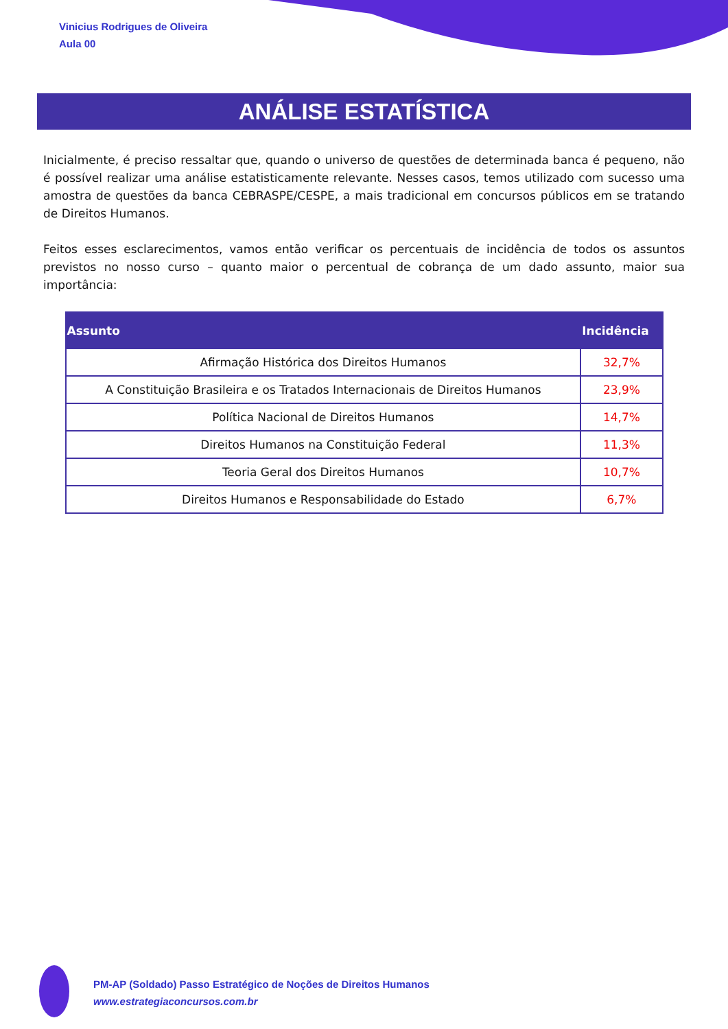Vinicius Rodrigues de Oliveira
Aula 00
ANÁLISE ESTATÍSTICA
Inicialmente, é preciso ressaltar que, quando o universo de questões de determinada banca é pequeno, não é possível realizar uma análise estatisticamente relevante. Nesses casos, temos utilizado com sucesso uma amostra de questões da banca CEBRASPE/CESPE, a mais tradicional em concursos públicos em se tratando de Direitos Humanos.
Feitos esses esclarecimentos, vamos então verificar os percentuais de incidência de todos os assuntos previstos no nosso curso – quanto maior o percentual de cobrança de um dado assunto, maior sua importância:
| Assunto | Incidência |
| --- | --- |
| Afirmação Histórica dos Direitos Humanos | 32,7% |
| A Constituição Brasileira e os Tratados Internacionais de Direitos Humanos | 23,9% |
| Política Nacional de Direitos Humanos | 14,7% |
| Direitos Humanos na Constituição Federal | 11,3% |
| Teoria Geral dos Direitos Humanos | 10,7% |
| Direitos Humanos e Responsabilidade do Estado | 6,7% |
PM-AP (Soldado) Passo Estratégico de Noções de Direitos Humanos
www.estrategiaconcursos.com.br